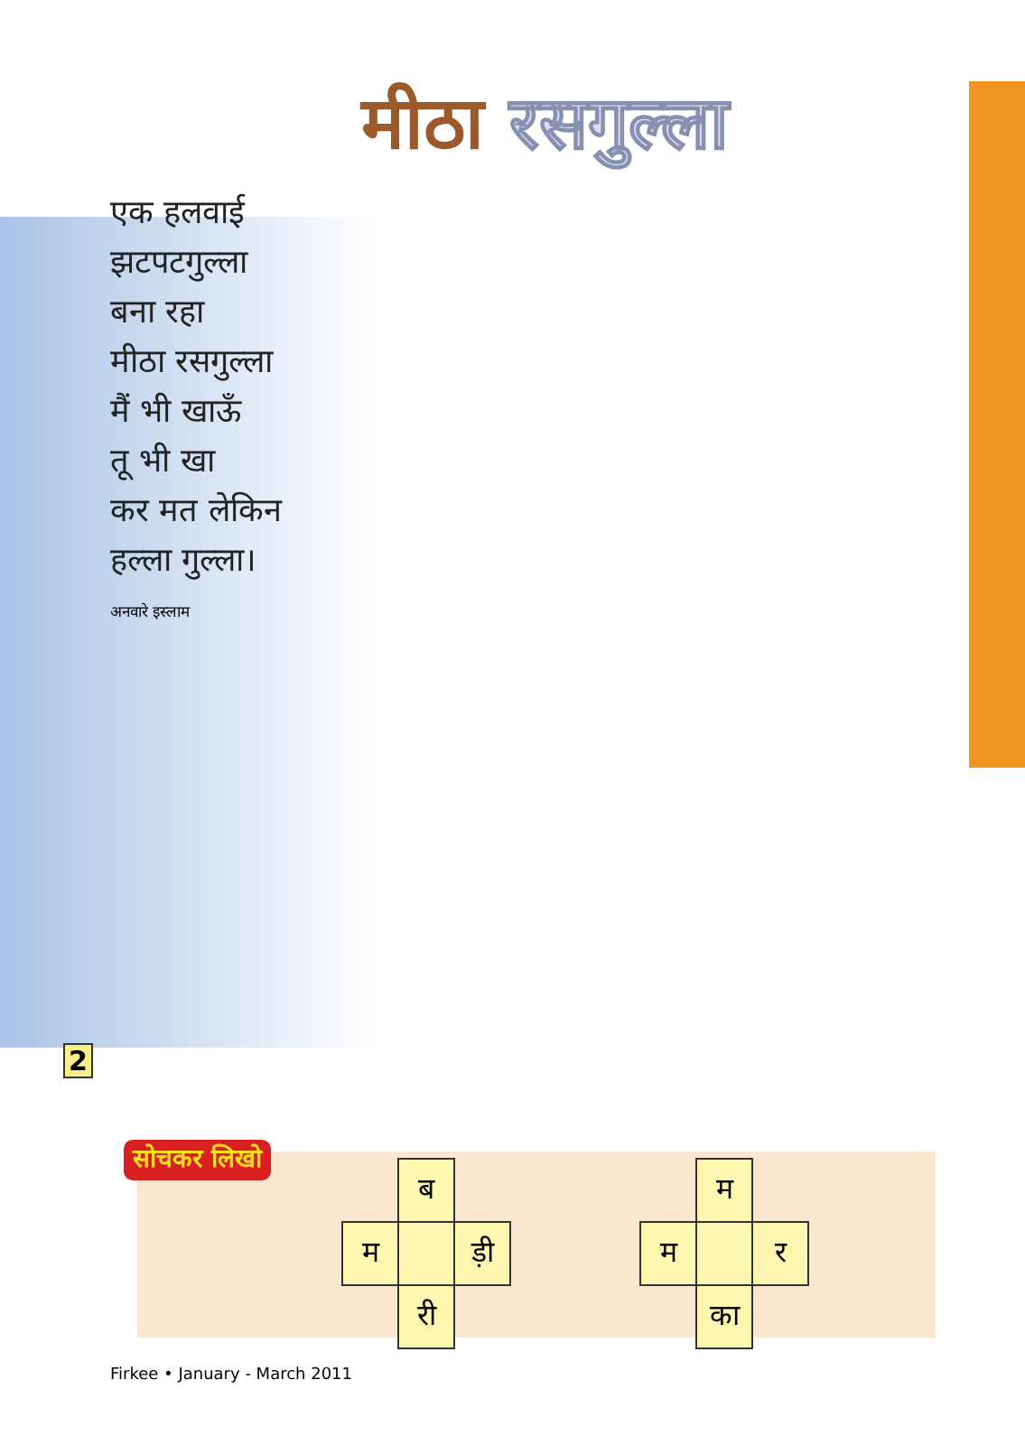मीठा रसगुल्ला
एक हलवाई
झटपटगुल्ला
बना रहा
मीठा रसगुल्ला
मैं भी खाऊँ
तू भी खा
कर मत लेकिन
हल्ला गुल्ला।
अनवारे इस्लाम
2
सोचकर लिखो
| | ब | |
| म | | ड़ी |
| | री | |
| | म | |
| म | | र |
| | का | |
Firkee • January - March 2011